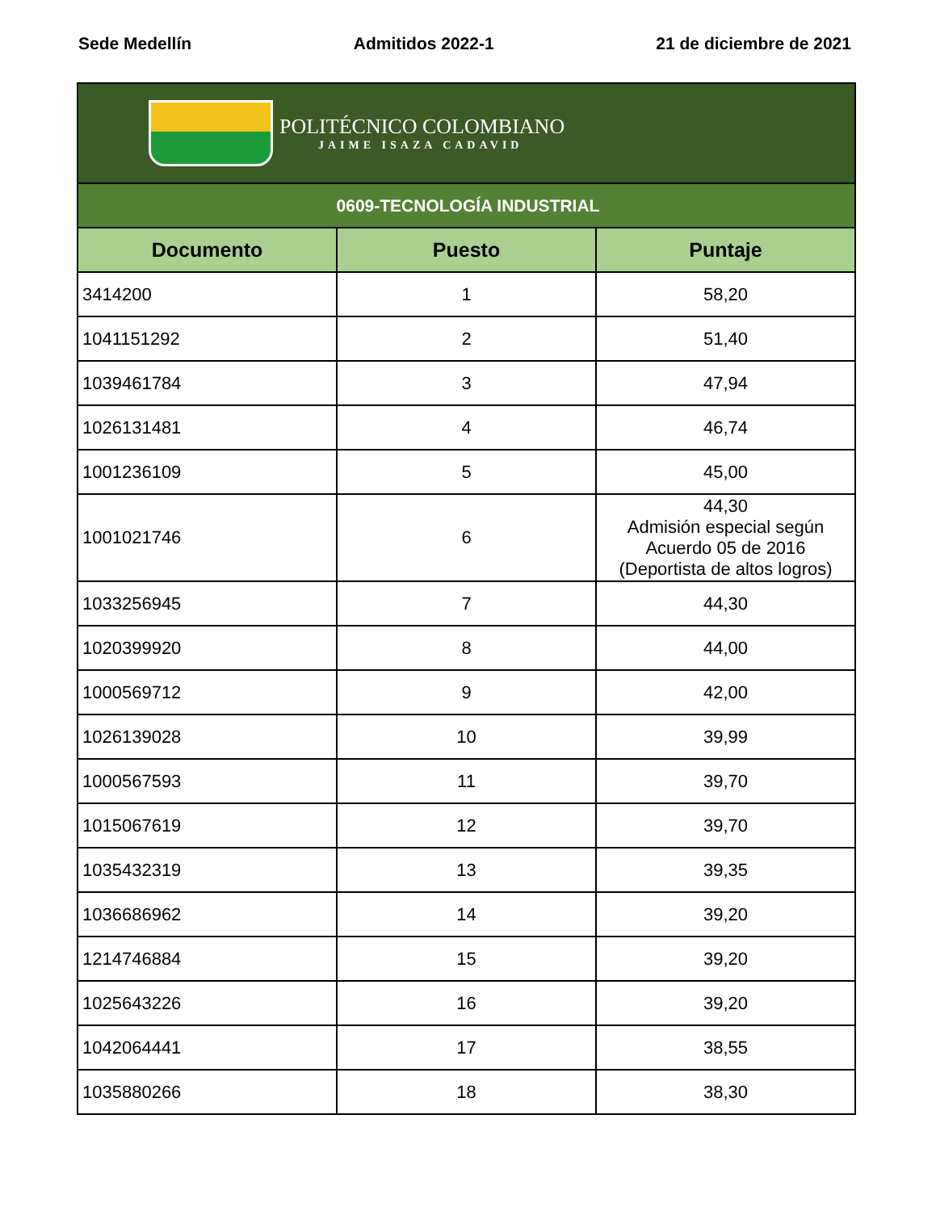Sede Medellín Admitidos 2022-1 21 de diciembre de 2021
| POLITÉCNICO COLOMBIANO JAIME ISAZA CADAVID | | |
| 0609-TECNOLOGÍA INDUSTRIAL | | |
| Documento | Puesto | Puntaje |
| 3414200 | 1 | 58,20 |
| 1041151292 | 2 | 51,40 |
| 1039461784 | 3 | 47,94 |
| 1026131481 | 4 | 46,74 |
| 1001236109 | 5 | 45,00 |
| 1001021746 | 6 | 44,30 Admisión especial según Acuerdo 05 de 2016 (Deportista de altos logros) |
| 1033256945 | 7 | 44,30 |
| 1020399920 | 8 | 44,00 |
| 1000569712 | 9 | 42,00 |
| 1026139028 | 10 | 39,99 |
| 1000567593 | 11 | 39,70 |
| 1015067619 | 12 | 39,70 |
| 1035432319 | 13 | 39,35 |
| 1036686962 | 14 | 39,20 |
| 1214746884 | 15 | 39,20 |
| 1025643226 | 16 | 39,20 |
| 1042064441 | 17 | 38,55 |
| 1035880266 | 18 | 38,30 |